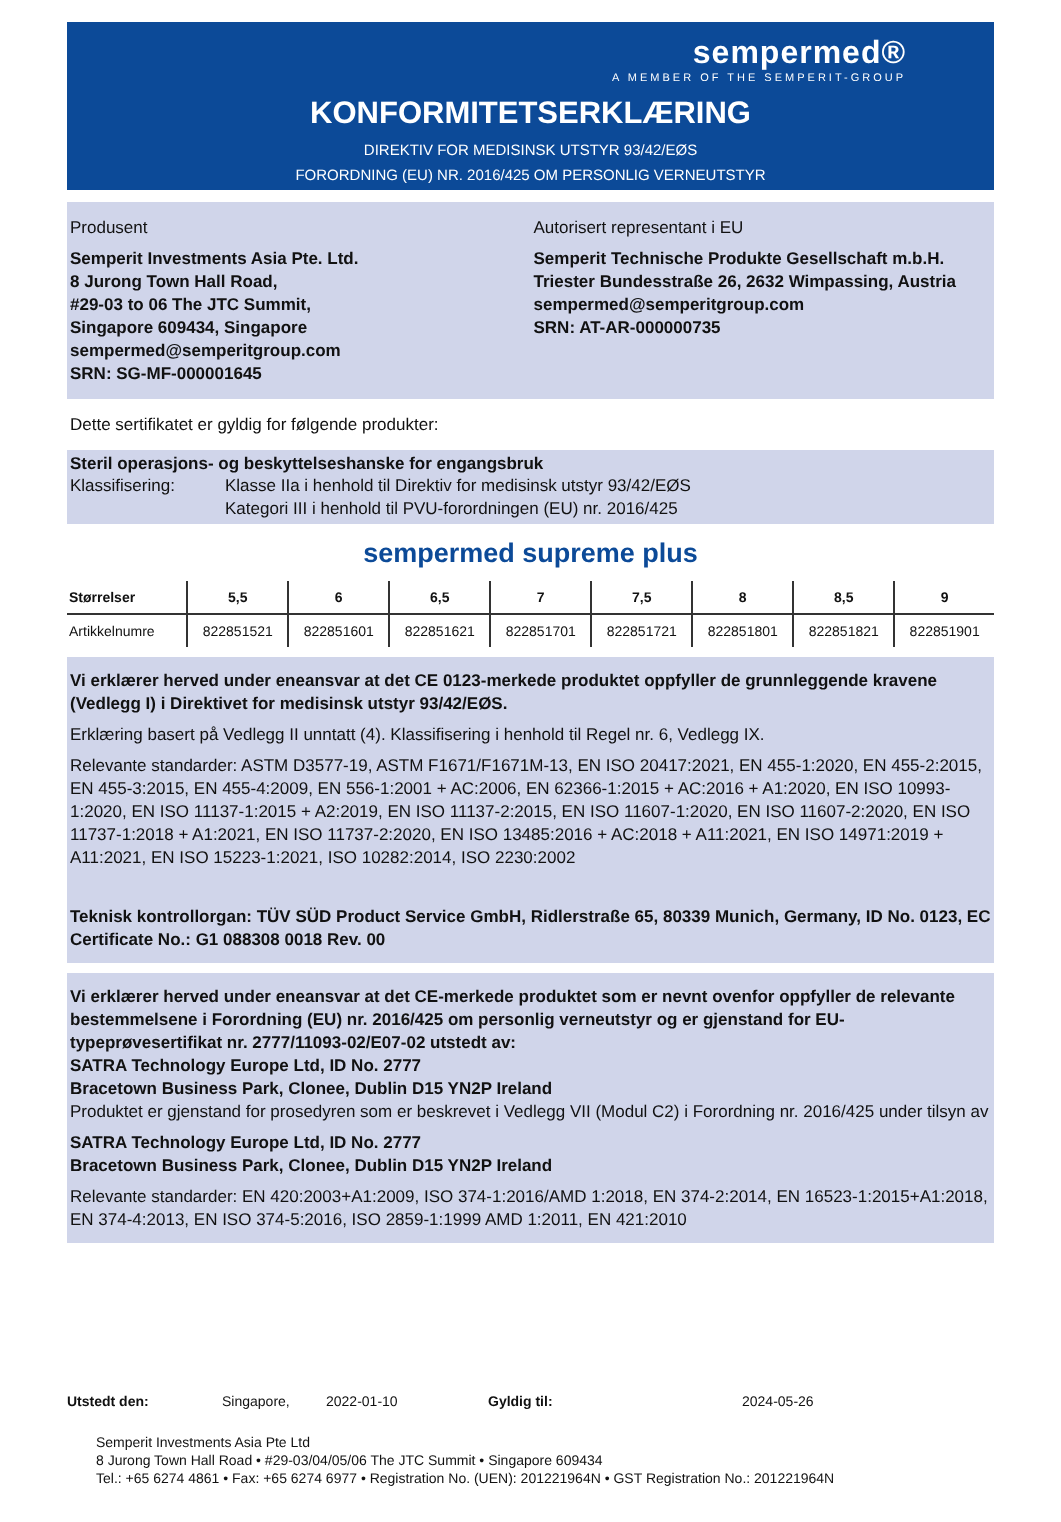sempermed®
A MEMBER OF THE SEMPERIT-GROUP
KONFORMITETSERKLÆRING
DIREKTIV FOR MEDISINSK UTSTYR 93/42/EØS
FORORDNING (EU) NR. 2016/425 OM PERSONLIG VERNEUTSTYR
Produsent
Semperit Investments Asia Pte. Ltd.
8 Jurong Town Hall Road,
#29-03 to 06 The JTC Summit,
Singapore 609434, Singapore
sempermed@semperitgroup.com
SRN: SG-MF-000001645
Autorisert representant i EU
Semperit Technische Produkte Gesellschaft m.b.H.
Triester Bundesstraße 26, 2632 Wimpassing, Austria
sempermed@semperitgroup.com
SRN: AT-AR-000000735
Dette sertifikatet er gyldig for følgende produkter:
Steril operasjons- og beskyttelseshanske for engangsbruk
Klassifisering: Klasse IIa i henhold til Direktiv for medisinsk utstyr 93/42/EØS
Kategori III i henhold til PVU-forordningen (EU) nr. 2016/425
sempermed supreme plus
| Størrelser | 5,5 | 6 | 6,5 | 7 | 7,5 | 8 | 8,5 | 9 |
| --- | --- | --- | --- | --- | --- | --- | --- | --- |
| Artikkelnumre | 822851521 | 822851601 | 822851621 | 822851701 | 822851721 | 822851801 | 822851821 | 822851901 |
Vi erklærer herved under eneansvar at det CE 0123-merkede produktet oppfyller de grunnleggende kravene (Vedlegg I) i Direktivet for medisinsk utstyr 93/42/EØS.
Erklæring basert på Vedlegg II unntatt (4). Klassifisering i henhold til Regel nr. 6, Vedlegg IX.
Relevante standarder: ASTM D3577-19, ASTM F1671/F1671M-13, EN ISO 20417:2021, EN 455-1:2020, EN 455-2:2015, EN 455-3:2015, EN 455-4:2009, EN 556-1:2001 + AC:2006, EN 62366-1:2015 + AC:2016 + A1:2020, EN ISO 10993-1:2020, EN ISO 11137-1:2015 + A2:2019, EN ISO 11137-2:2015, EN ISO 11607-1:2020, EN ISO 11607-2:2020, EN ISO 11737-1:2018 + A1:2021, EN ISO 11737-2:2020, EN ISO 13485:2016 + AC:2018 + A11:2021, EN ISO 14971:2019 + A11:2021, EN ISO 15223-1:2021, ISO 10282:2014, ISO 2230:2002
Teknisk kontrollorgan: TÜV SÜD Product Service GmbH, Ridlerstraße 65, 80339 Munich, Germany, ID No. 0123, EC Certificate No.: G1 088308 0018 Rev. 00
Vi erklærer herved under eneansvar at det CE-merkede produktet som er nevnt ovenfor oppfyller de relevante bestemmelsene i Forordning (EU) nr. 2016/425 om personlig verneutstyr og er gjenstand for EU-typeprøvesertifikat nr. 2777/11093-02/E07-02 utstedt av:
SATRA Technology Europe Ltd, ID No. 2777
Bracetown Business Park, Clonee, Dublin D15 YN2P Ireland
Produktet er gjenstand for prosedyren som er beskrevet i Vedlegg VII (Modul C2) i Forordning nr. 2016/425 under tilsyn av
SATRA Technology Europe Ltd, ID No. 2777
Bracetown Business Park, Clonee, Dublin D15 YN2P Ireland
Relevante standarder: EN 420:2003+A1:2009, ISO 374-1:2016/AMD 1:2018, EN 374-2:2014, EN 16523-1:2015+A1:2018, EN 374-4:2013, EN ISO 374-5:2016, ISO 2859-1:1999 AMD 1:2011, EN 421:2010
Utstedt den: Singapore, 2022-01-10 Gyldig til: 2024-05-26
Semperit Investments Asia Pte Ltd
8 Jurong Town Hall Road • #29-03/04/05/06 The JTC Summit • Singapore 609434
Tel.: +65 6274 4861 • Fax: +65 6274 6977 • Registration No. (UEN): 201221964N • GST Registration No.: 201221964N